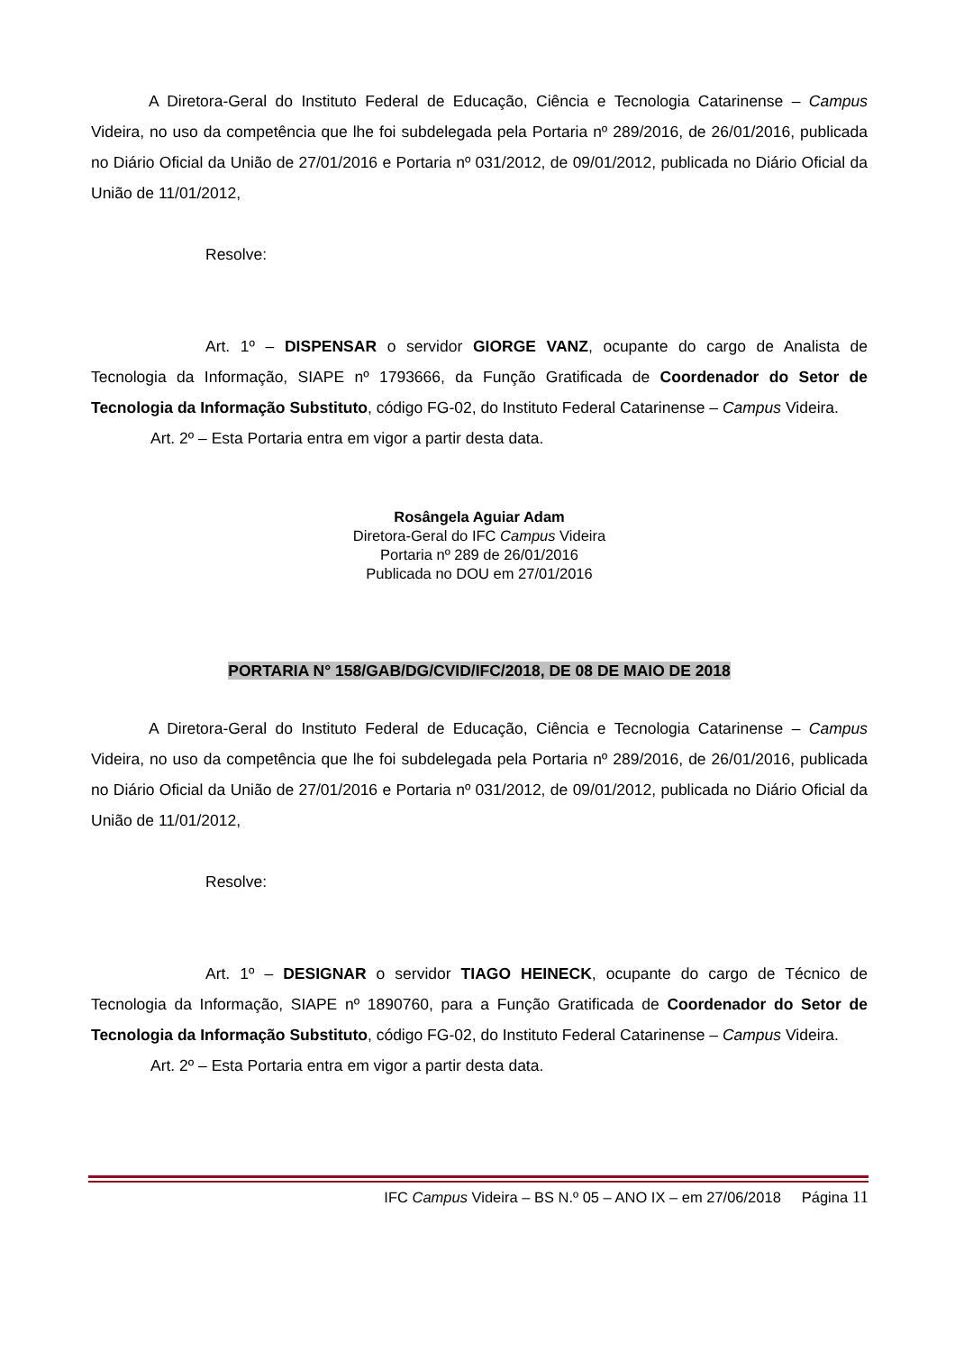A Diretora-Geral do Instituto Federal de Educação, Ciência e Tecnologia Catarinense – Campus Videira, no uso da competência que lhe foi subdelegada pela Portaria nº 289/2016, de 26/01/2016, publicada no Diário Oficial da União de 27/01/2016 e Portaria nº 031/2012, de 09/01/2012, publicada no Diário Oficial da União de 11/01/2012,
Resolve:
Art. 1º – DISPENSAR o servidor GIORGE VANZ, ocupante do cargo de Analista de Tecnologia da Informação, SIAPE nº 1793666, da Função Gratificada de Coordenador do Setor de Tecnologia da Informação Substituto, código FG-02, do Instituto Federal Catarinense – Campus Videira.
Art. 2º – Esta Portaria entra em vigor a partir desta data.
Rosângela Aguiar Adam
Diretora-Geral do IFC Campus Videira
Portaria nº 289 de 26/01/2016
Publicada no DOU em 27/01/2016
PORTARIA N° 158/GAB/DG/CVID/IFC/2018, DE 08 DE MAIO DE 2018
A Diretora-Geral do Instituto Federal de Educação, Ciência e Tecnologia Catarinense – Campus Videira, no uso da competência que lhe foi subdelegada pela Portaria nº 289/2016, de 26/01/2016, publicada no Diário Oficial da União de 27/01/2016 e Portaria nº 031/2012, de 09/01/2012, publicada no Diário Oficial da União de 11/01/2012,
Resolve:
Art. 1º – DESIGNAR o servidor TIAGO HEINECK, ocupante do cargo de Técnico de Tecnologia da Informação, SIAPE nº 1890760, para a Função Gratificada de Coordenador do Setor de Tecnologia da Informação Substituto, código FG-02, do Instituto Federal Catarinense – Campus Videira.
Art. 2º – Esta Portaria entra em vigor a partir desta data.
IFC Campus Videira – BS N.º 05 – ANO IX – em 27/06/2018 Página 11